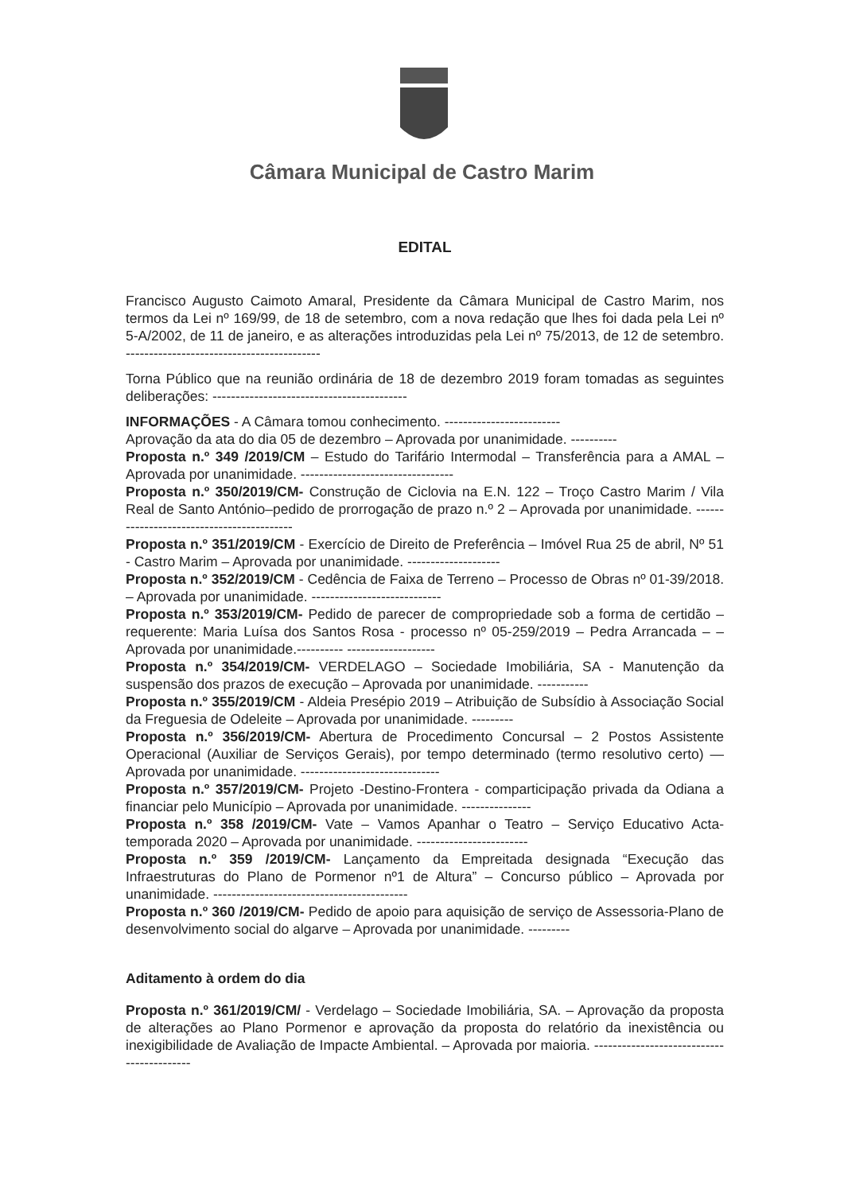Câmara Municipal de Castro Marim
EDITAL
Francisco Augusto Caimoto Amaral, Presidente da Câmara Municipal de Castro Marim, nos termos da Lei nº 169/99, de 18 de setembro, com a nova redação que lhes foi dada pela Lei nº 5-A/2002, de 11 de janeiro, e as alterações introduzidas pela Lei nº 75/2013, de 12 de setembro. ------------------------------------------
Torna Público que na reunião ordinária de 18 de dezembro 2019 foram tomadas as seguintes deliberações: ------------------------------------------
INFORMAÇÕES - A Câmara tomou conhecimento. -------------------------
Aprovação da ata do dia 05 de dezembro – Aprovada por unanimidade. ----------
Proposta n.º 349 /2019/CM – Estudo do Tarifário Intermodal – Transferência para a AMAL – Aprovada por unanimidade. ---------------------------------
Proposta n.º 350/2019/CM- Construção de Ciclovia na E.N. 122 – Troço Castro Marim / Vila Real de Santo António–pedido de prorrogação de prazo n.º 2 – Aprovada por unanimidade. ------------------------------------------
Proposta n.º 351/2019/CM - Exercício de Direito de Preferência – Imóvel Rua 25 de abril, Nº 51 - Castro Marim – Aprovada por unanimidade. --------------------
Proposta n.º 352/2019/CM - Cedência de Faixa de Terreno – Processo de Obras nº 01-39/2018. – Aprovada por unanimidade. ----------------------------
Proposta n.º 353/2019/CM- Pedido de parecer de compropriedade sob a forma de certidão – requerente: Maria Luísa dos Santos Rosa - processo nº 05-259/2019 – Pedra Arrancada – – Aprovada por unanimidade.---------- -------------------
Proposta n.º 354/2019/CM- VERDELAGO – Sociedade Imobiliária, SA - Manutenção da suspensão dos prazos de execução – Aprovada por unanimidade. -----------
Proposta n.º 355/2019/CM - Aldeia Presépio 2019 – Atribuição de Subsídio à Associação Social da Freguesia de Odeleite – Aprovada por unanimidade. ---------
Proposta n.º 356/2019/CM- Abertura de Procedimento Concursal – 2 Postos Assistente Operacional (Auxiliar de Serviços Gerais), por tempo determinado (termo resolutivo certo) — Aprovada por unanimidade. ------------------------------
Proposta n.º 357/2019/CM- Projeto -Destino-Frontera - comparticipação privada da Odiana a financiar pelo Município – Aprovada por unanimidade. ---------------
Proposta n.º 358 /2019/CM- Vate – Vamos Apanhar o Teatro – Serviço Educativo Acta-temporada 2020 – Aprovada por unanimidade. ------------------------
Proposta n.º 359 /2019/CM- Lançamento da Empreitada designada “Execução das Infraestruturas do Plano de Pormenor nº1 de Altura” – Concurso público – Aprovada por unanimidade. ------------------------------------------
Proposta n.º 360 /2019/CM- Pedido de apoio para aquisição de serviço de Assessoria-Plano de desenvolvimento social do algarve – Aprovada por unanimidade. ---------
Aditamento à ordem do dia
Proposta n.º 361/2019/CM/ - Verdelago – Sociedade Imobiliária, SA. – Aprovação da proposta de alterações ao Plano Pormenor e aprovação da proposta do relatório da inexistência ou inexigibilidade de Avaliação de Impacte Ambiental. – Aprovada por maioria. ------------------------------------------